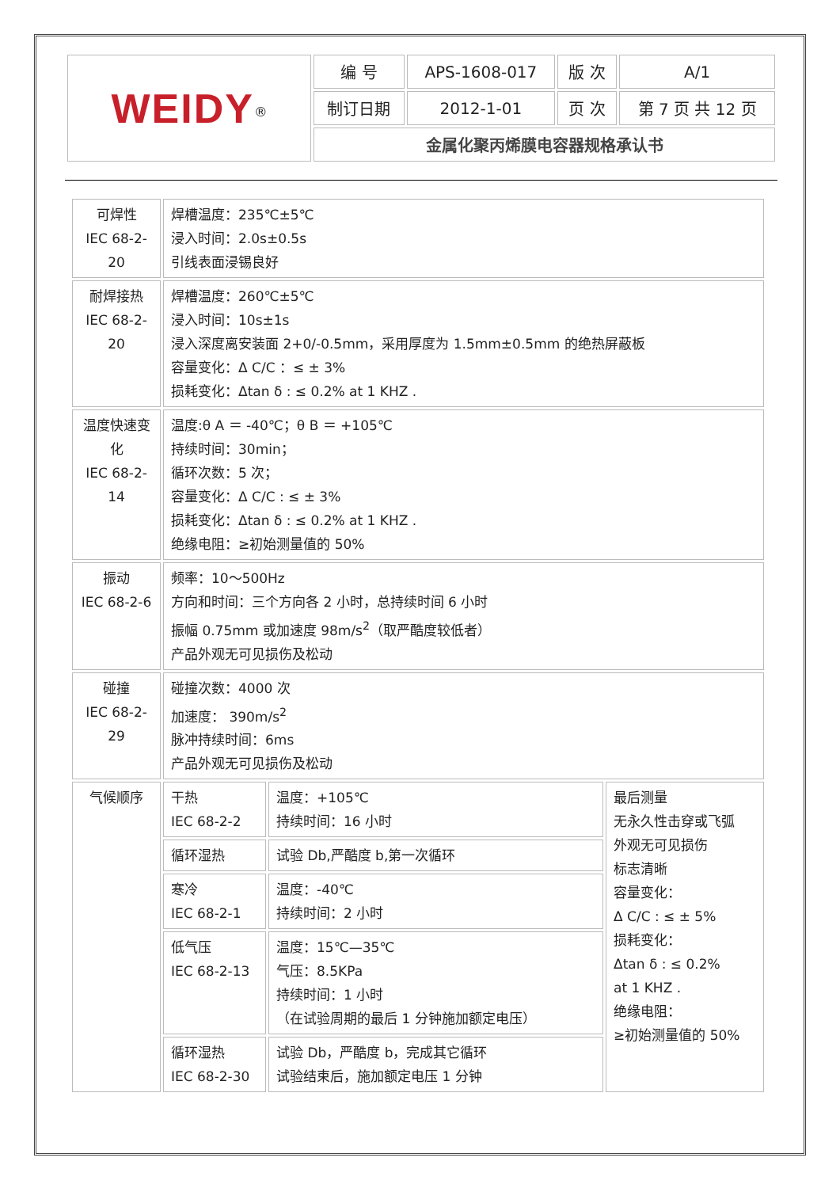| WEIDY<sup>®</sup> | 编 号 | APS-1608-017 | 版 次 | A/1 |
| | 制订日期 | 2012-1-01 | 页 次 | 第 7 页 共 12 页 |
| | 金属化聚丙烯膜电容器规格承认书 | | | |
| 可焊性 IEC 68-2-20 | 焊槽温度：235℃±5℃ 浸入时间：2.0s±0.5s 引线表面浸锡良好 | | |
| 耐焊接热 IEC 68-2-20 | 焊槽温度：260℃±5℃ 浸入时间：10s±1s 浸入深度离安装面 2+0/-0.5mm，采用厚度为 1.5mm±0.5mm 的绝热屏蔽板 容量变化：Δ C/C ：≤ ± 3% 损耗变化：Δtan δ : ≤ 0.2% at 1 KHZ . | | |
| 温度快速变化 IEC 68-2-14 | 温度:θ A ＝ -40℃；θ B ＝ +105℃ 持续时间：30min； 循环次数：5 次； 容量变化：Δ C/C : ≤ ± 3% 损耗变化：Δtan δ : ≤ 0.2% at 1 KHZ . 绝缘电阻：≥初始测量值的 50% | | |
| 振动 IEC 68-2-6 | 频率：10～500Hz 方向和时间：三个方向各 2 小时，总持续时间 6 小时 振幅 0.75mm 或加速度 98m/s<sup>2</sup>（取严酷度较低者） 产品外观无可见损伤及松动 | | |
| 碰撞 IEC 68-2-29 | 碰撞次数：4000 次 加速度： 390m/s<sup>2</sup> 脉冲持续时间：6ms 产品外观无可见损伤及松动 | | |
| 气候顺序 | 干热 IEC 68-2-2 | 温度：+105℃ 持续时间：16 小时 | 最后测量 无永久性击穿或飞弧 外观无可见损伤 标志清晰 容量变化： Δ C/C : ≤ ± 5% 损耗变化： Δtan δ : ≤ 0.2% at 1 KHZ . 绝缘电阻： ≥初始测量值的 50% |
| | 循环湿热 | 试验 Db,严酷度 b,第一次循环 | |
| | 寒冷 IEC 68-2-1 | 温度：-40℃ 持续时间：2 小时 | |
| | 低气压 IEC 68-2-13 | 温度：15℃—35℃ 气压：8.5KPa 持续时间：1 小时 （在试验周期的最后 1 分钟施加额定电压） | |
| | 循环湿热 IEC 68-2-30 | 试验 Db，严酷度 b，完成其它循环 试验结束后，施加额定电压 1 分钟 | |